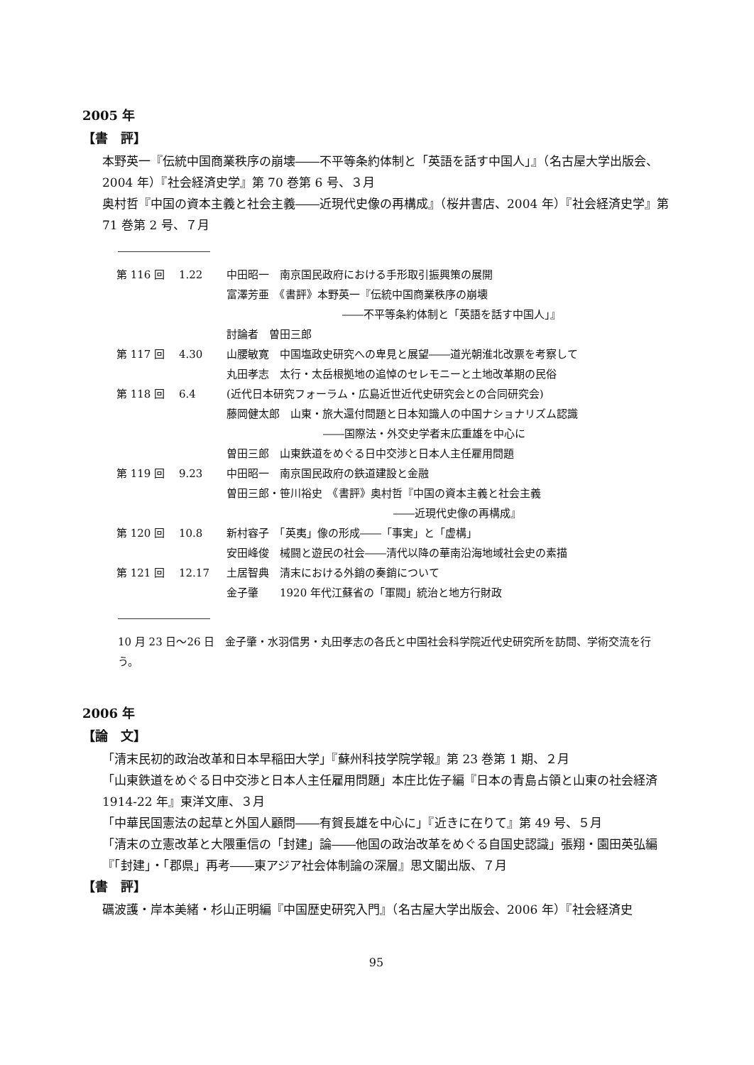2005 年
【書　評】
本野英一『伝統中国商業秩序の崩壊――不平等条約体制と「英語を話す中国人」』（名古屋大学出版会、2004 年）『社会経済史学』第 70 巻第 6 号、３月
奥村哲『中国の資本主義と社会主義――近現代史像の再構成』（桜井書店、2004 年）『社会経済史学』第 71 巻第 2 号、７月
| 第 116 回 | 1.22 | 中田昭一 南京国民政府における手形取引振興策の展開 |
| | | 富澤芳亜 《書評》本野英一『伝統中国商業秩序の崩壊 |
| | | ――不平等条約体制と「英語を話す中国人」』 |
| | | 討論者 曽田三郎 |
| 第 117 回 | 4.30 | 山腰敏寛 中国塩政史研究への卑見と展望――道光朝淮北改票を考察して |
| | | 丸田孝志 太行・太岳根拠地の追悼のセレモニーと土地改革期の民俗 |
| 第 118 回 | 6.4 | (近代日本研究フォーラム・広島近世近代史研究会との合同研究会) |
| | | 藤岡健太郎 山東・旅大還付問題と日本知識人の中国ナショナリズム認識 |
| | | ――国際法・外交史学者末広重雄を中心に |
| | | 曽田三郎 山東鉄道をめぐる日中交渉と日本人主任雇用問題 |
| 第 119 回 | 9.23 | 中田昭一 南京国民政府の鉄道建設と金融 |
| | | 曽田三郎・笹川裕史 《書評》奥村哲『中国の資本主義と社会主義 |
| | | ――近現代史像の再構成』 |
| 第 120 回 | 10.8 | 新村容子 「英夷」像の形成――「事実」と「虚構」 |
| | | 安田峰俊 械闘と遊民の社会――清代以降の華南沿海地域社会史の素描 |
| 第 121 回 | 12.17 | 土居智典 清末における外銷の奏銷について |
| | | 金子肇 1920 年代江蘇省の「軍閥」統治と地方行財政 |
10 月 23 日～26 日　金子肇・水羽信男・丸田孝志の各氏と中国社会科学院近代史研究所を訪問、学術交流を行う。
2006 年
【論　文】
「清末民初的政治改革和日本早稲田大学」『蘇州科技学院学報』第 23 巻第 1 期、２月
「山東鉄道をめぐる日中交渉と日本人主任雇用問題」本庄比佐子編『日本の青島占領と山東の社会経済 1914-22 年』東洋文庫、３月
「中華民国憲法の起草と外国人顧問――有賀長雄を中心に」『近きに在りて』第 49 号、５月
「清末の立憲改革と大隈重信の「封建」論――他国の政治改革をめぐる自国史認識」張翔・園田英弘編『「封建」・「郡県」再考――東アジア社会体制論の深層』思文閣出版、７月
【書　評】
礪波護・岸本美緒・杉山正明編『中国歴史研究入門』（名古屋大学出版会、2006 年）『社会経済史
95